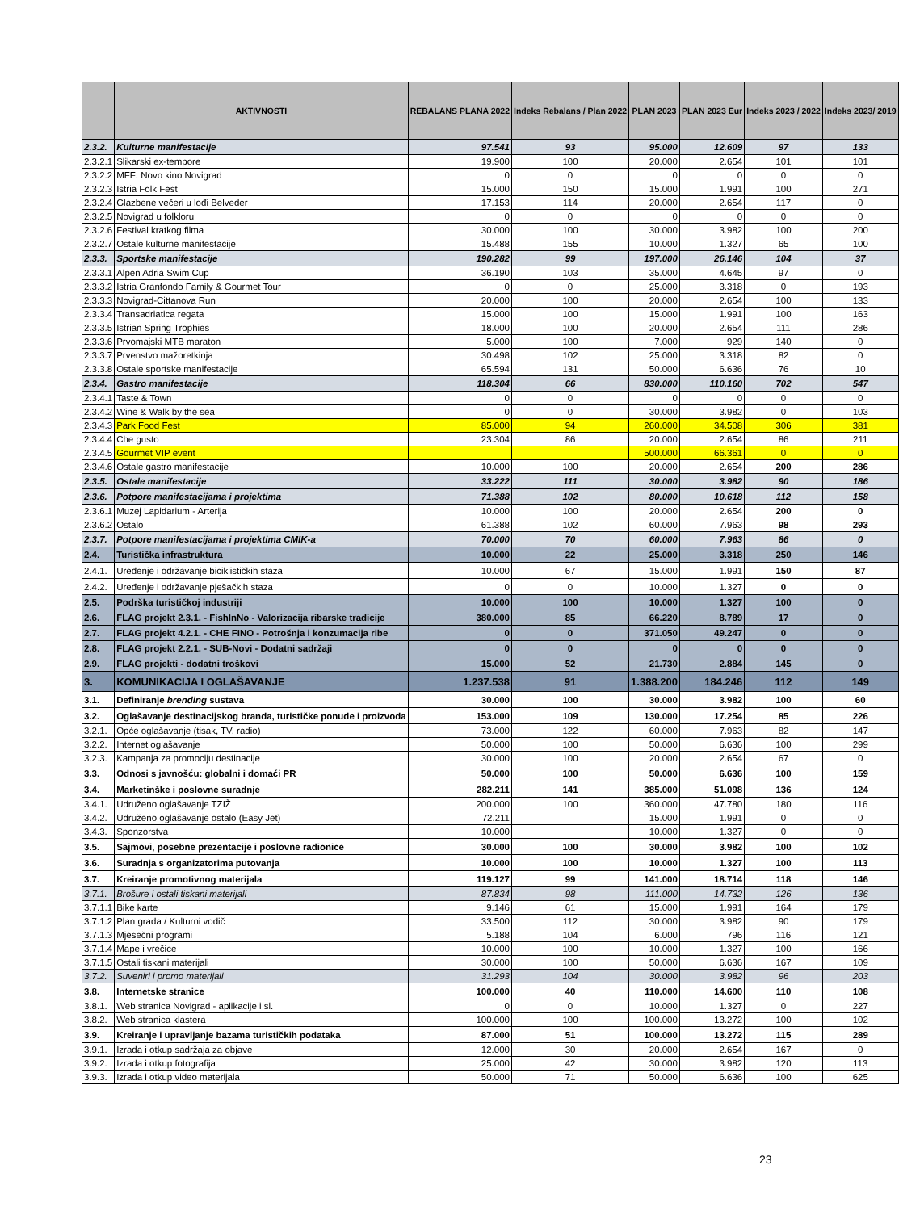| | AKTIVNOSTI | REBALANS PLANA 2022 | Indeks Rebalans / Plan 2022 | PLAN 2023 | PLAN 2023 Eur | Indeks 2023 / 2022 | Indeks 2023/ 2019 |
| --- | --- | --- | --- | --- | --- | --- | --- |
| 2.3.2. | Kulturne manifestacije | 97.541 | 93 | 95.000 | 12.609 | 97 | 133 |
| 2.3.2.1 | Slikarski ex-tempore | 19.900 | 100 | 20.000 | 2.654 | 101 | 101 |
| 2.3.2.2 | MFF: Novo kino Novigrad | 0 | 0 | 0 | 0 | 0 | 0 |
| 2.3.2.3 | Istria Folk Fest | 15.000 | 150 | 15.000 | 1.991 | 100 | 271 |
| 2.3.2.4 | Glazbene večeri u lođi Belveder | 17.153 | 114 | 20.000 | 2.654 | 117 | 0 |
| 2.3.2.5 | Novigrad u folkloru | 0 | 0 | 0 | 0 | 0 | 0 |
| 2.3.2.6 | Festival kratkog filma | 30.000 | 100 | 30.000 | 3.982 | 100 | 200 |
| 2.3.2.7 | Ostale kulturne manifestacije | 15.488 | 155 | 10.000 | 1.327 | 65 | 100 |
| 2.3.3. | Sportske manifestacije | 190.282 | 99 | 197.000 | 26.146 | 104 | 37 |
| 2.3.3.1 | Alpen Adria Swim Cup | 36.190 | 103 | 35.000 | 4.645 | 97 | 0 |
| 2.3.3.2 | Istria Granfondo Family & Gourmet Tour | 0 | 0 | 25.000 | 3.318 | 0 | 193 |
| 2.3.3.3 | Novigrad-Cittanova Run | 20.000 | 100 | 20.000 | 2.654 | 100 | 133 |
| 2.3.3.4 | Transadriatica regata | 15.000 | 100 | 15.000 | 1.991 | 100 | 163 |
| 2.3.3.5 | Istrian Spring Trophies | 18.000 | 100 | 20.000 | 2.654 | 111 | 286 |
| 2.3.3.6 | Prvomajski MTB maraton | 5.000 | 100 | 7.000 | 929 | 140 | 0 |
| 2.3.3.7 | Prvenstvo mažoretkinja | 30.498 | 102 | 25.000 | 3.318 | 82 | 0 |
| 2.3.3.8 | Ostale sportske manifestacije | 65.594 | 131 | 50.000 | 6.636 | 76 | 10 |
| 2.3.4. | Gastro manifestacije | 118.304 | 66 | 830.000 | 110.160 | 702 | 547 |
| 2.3.4.1 | Taste & Town | 0 | 0 | 0 | 0 | 0 | 0 |
| 2.3.4.2 | Wine & Walk by the sea | 0 | 0 | 30.000 | 3.982 | 0 | 103 |
| 2.3.4.3 | Park Food Fest | 85.000 | 94 | 260.000 | 34.508 | 306 | 381 |
| 2.3.4.4 | Che gusto | 23.304 | 86 | 20.000 | 2.654 | 86 | 211 |
| 2.3.4.5 | Gourmet VIP event | | | 500.000 | 66.361 | 0 | 0 |
| 2.3.4.6 | Ostale gastro manifestacije | 10.000 | 100 | 20.000 | 2.654 | 200 | 286 |
| 2.3.5. | Ostale manifestacije | 33.222 | 111 | 30.000 | 3.982 | 90 | 186 |
| 2.3.6. | Potpore manifestacijama i projektima | 71.388 | 102 | 80.000 | 10.618 | 112 | 158 |
| 2.3.6.1 | Muzej Lapidarium - Arterija | 10.000 | 100 | 20.000 | 2.654 | 200 | 0 |
| 2.3.6.2 | Ostalo | 61.388 | 102 | 60.000 | 7.963 | 98 | 293 |
| 2.3.7. | Potpore manifestacijama i projektima CMIK-a | 70.000 | 70 | 60.000 | 7.963 | 86 | 0 |
| 2.4. | Turistička infrastruktura | 10.000 | 22 | 25.000 | 3.318 | 250 | 146 |
| 2.4.1. | Uređenje i održavanje biciklističkih staza | 10.000 | 67 | 15.000 | 1.991 | 150 | 87 |
| 2.4.2. | Uređenje i održavanje pješačkih staza | 0 | 0 | 10.000 | 1.327 | 0 | 0 |
| 2.5. | Podrška turističkoj industriji | 10.000 | 100 | 10.000 | 1.327 | 100 | 0 |
| 2.6. | FLAG projekt 2.3.1. - FishInNo - Valorizacija ribarske tradicije | 380.000 | 85 | 66.220 | 8.789 | 17 | 0 |
| 2.7. | FLAG projekt 4.2.1. - CHE FINO - Potrošnja i konzumacija ribe | 0 | 0 | 371.050 | 49.247 | 0 | 0 |
| 2.8. | FLAG projekt 2.2.1. - SUB-Novi - Dodatni sadržaji | 0 | 0 | 0 | 0 | 0 | 0 |
| 2.9. | FLAG projekti - dodatni troškovi | 15.000 | 52 | 21.730 | 2.884 | 145 | 0 |
| 3. | KOMUNIKACIJA I OGLAŠAVANJE | 1.237.538 | 91 | 1.388.200 | 184.246 | 112 | 149 |
| 3.1. | Definiranje brending sustava | 30.000 | 100 | 30.000 | 3.982 | 100 | 60 |
| 3.2. | Oglašavanje destinacijskog branda, turističke ponude i proizvoda | 153.000 | 109 | 130.000 | 17.254 | 85 | 226 |
| 3.2.1. | Opće oglašavanje (tisak, TV, radio) | 73.000 | 122 | 60.000 | 7.963 | 82 | 147 |
| 3.2.2. | Internet oglašavanje | 50.000 | 100 | 50.000 | 6.636 | 100 | 299 |
| 3.2.3. | Kampanja za promociju destinacije | 30.000 | 100 | 20.000 | 2.654 | 67 | 0 |
| 3.3. | Odnosi s javnošću: globalni i domaći PR | 50.000 | 100 | 50.000 | 6.636 | 100 | 159 |
| 3.4. | Marketinške i poslovne suradnje | 282.211 | 141 | 385.000 | 51.098 | 136 | 124 |
| 3.4.1. | Udruženo oglašavanje TZIŽ | 200.000 | 100 | 360.000 | 47.780 | 180 | 116 |
| 3.4.2. | Udruženo oglašavanje ostalo (Easy Jet) | 72.211 | | 15.000 | 1.991 | 0 | 0 |
| 3.4.3. | Sponzorstva | 10.000 | | 10.000 | 1.327 | 0 | 0 |
| 3.5. | Sajmovi, posebne prezentacije i poslovne radionice | 30.000 | 100 | 30.000 | 3.982 | 100 | 102 |
| 3.6. | Suradnja s organizatorima putovanja | 10.000 | 100 | 10.000 | 1.327 | 100 | 113 |
| 3.7. | Kreiranje promotivnog materijala | 119.127 | 99 | 141.000 | 18.714 | 118 | 146 |
| 3.7.1. | Brošure i ostali tiskani materijali | 87.834 | 98 | 111.000 | 14.732 | 126 | 136 |
| 3.7.1.1 | Bike karte | 9.146 | 61 | 15.000 | 1.991 | 164 | 179 |
| 3.7.1.2 | Plan grada / Kulturni vodič | 33.500 | 112 | 30.000 | 3.982 | 90 | 179 |
| 3.7.1.3 | Mjesečni programi | 5.188 | 104 | 6.000 | 796 | 116 | 121 |
| 3.7.1.4 | Mape i vrečice | 10.000 | 100 | 10.000 | 1.327 | 100 | 166 |
| 3.7.1.5 | Ostali tiskani materijali | 30.000 | 100 | 50.000 | 6.636 | 167 | 109 |
| 3.7.2. | Suveniri i promo materijali | 31.293 | 104 | 30.000 | 3.982 | 96 | 203 |
| 3.8. | Internetske stranice | 100.000 | 40 | 110.000 | 14.600 | 110 | 108 |
| 3.8.1. | Web stranica Novigrad - aplikacije i sl. | 0 | 0 | 10.000 | 1.327 | 0 | 227 |
| 3.8.2. | Web stranica klastera | 100.000 | 100 | 100.000 | 13.272 | 100 | 102 |
| 3.9. | Kreiranje i upravljanje bazama turističkih podataka | 87.000 | 51 | 100.000 | 13.272 | 115 | 289 |
| 3.9.1. | Izrada i otkup sadržaja za objave | 12.000 | 30 | 20.000 | 2.654 | 167 | 0 |
| 3.9.2. | Izrada i otkup fotografija | 25.000 | 42 | 30.000 | 3.982 | 120 | 113 |
| 3.9.3. | Izrada i otkup video materijala | 50.000 | 71 | 50.000 | 6.636 | 100 | 625 |
23